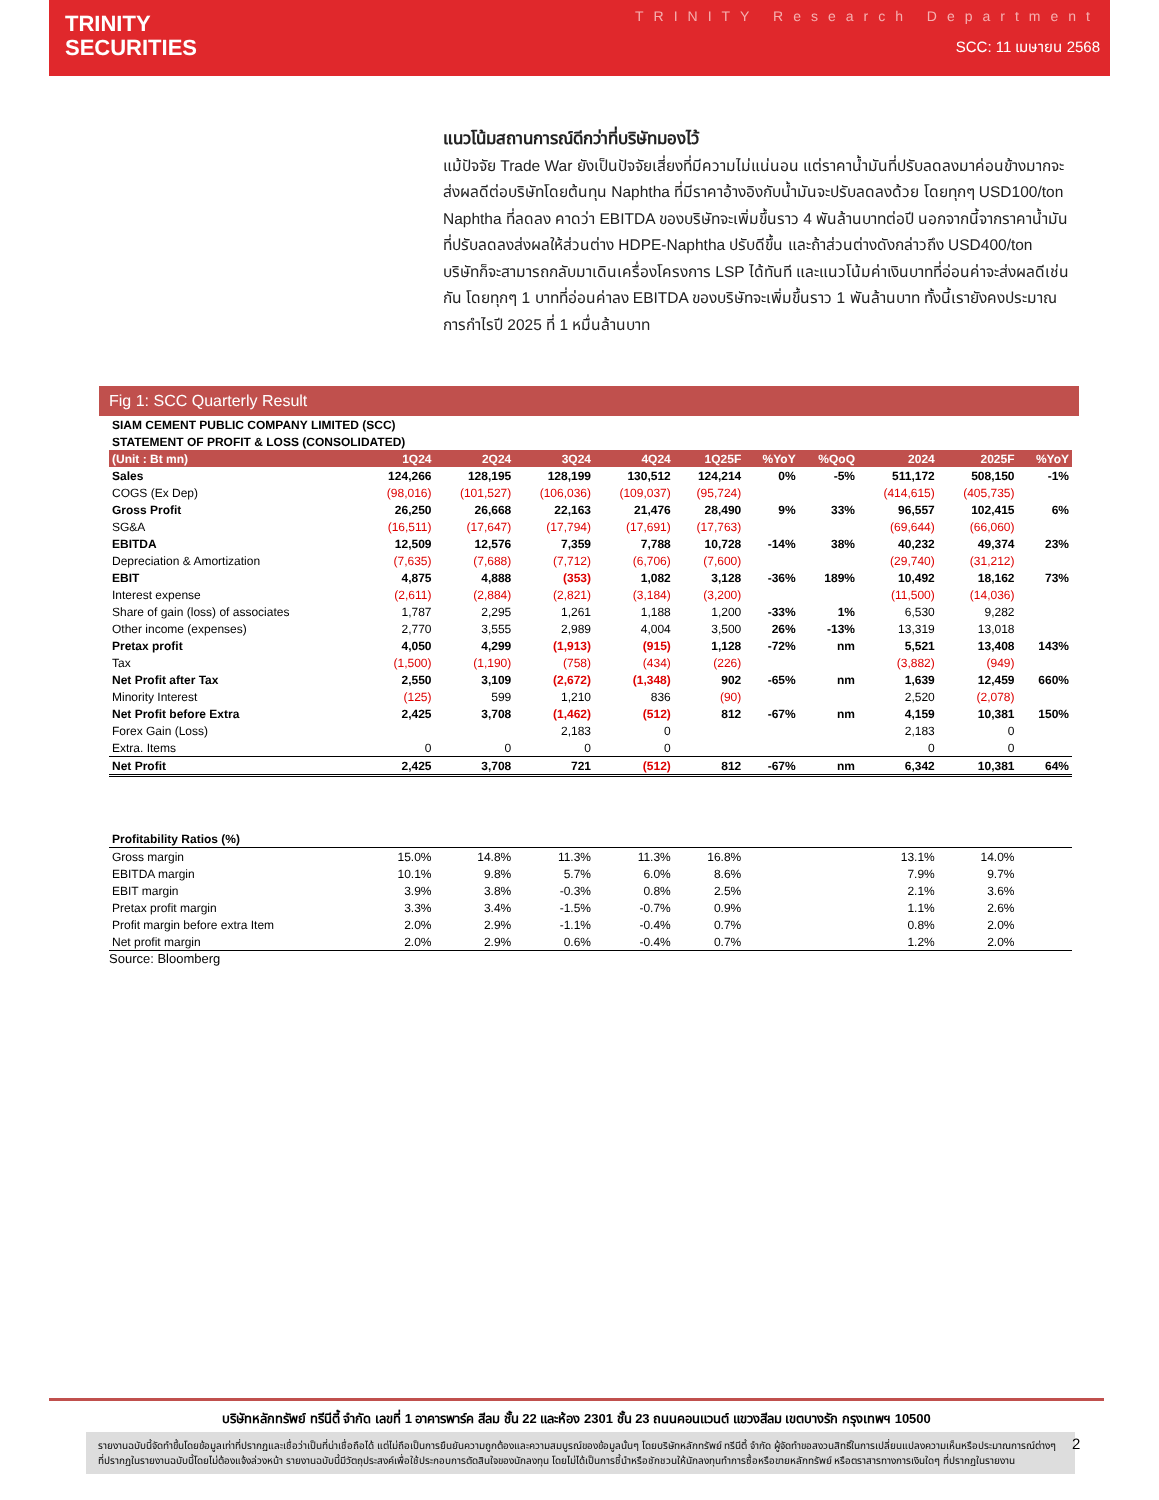TRINITY
SECURITIES
TRINITY Research Department
SCC: 11 เมษายน 2568
แนวโน้มสถานการณ์ดีกว่าที่บริษัทมองไว้
แม้ปัจจัย Trade War ยังเป็นปัจจัยเสี่ยงที่มีความไม่แน่นอน แต่ราคาน้ำมันที่ปรับลดลงมาค่อนข้างมากจะส่งผลดีต่อบริษัทโดยต้นทุน Naphtha ที่มีราคาอ้างอิงกับน้ำมันจะปรับลดลงด้วย โดยทุกๆ USD100/ton Naphtha ที่ลดลง คาดว่า EBITDA ของบริษัทจะเพิ่มขึ้นราว 4 พันล้านบาทต่อปี นอกจากนี้จากราคาน้ำมันที่ปรับลดลงส่งผลให้ส่วนต่าง HDPE-Naphtha ปรับดีขึ้น และถ้าส่วนต่างดังกล่าวถึง USD400/ton บริษัทก็จะสามารถกลับมาเดินเครื่องโครงการ LSP ได้ทันที และแนวโน้มค่าเงินบาทที่อ่อนค่าจะส่งผลดีเช่นกัน โดยทุกๆ 1 บาทที่อ่อนค่าลง EBITDA ของบริษัทจะเพิ่มขึ้นราว 1 พันล้านบาท ทั้งนี้เรายังคงประมาณการกำไรปี 2025 ที่ 1 หมื่นล้านบาท
Fig 1: SCC Quarterly Result
| SIAM CEMENT PUBLIC COMPANY LIMITED (SCC) | | | | | | | | | | |
| STATEMENT OF PROFIT & LOSS (CONSOLIDATED) | | | | | | | | | | |
| (Unit : Bt mn) | 1Q24 | 2Q24 | 3Q24 | 4Q24 | 1Q25F | %YoY | %QoQ | 2024 | 2025F | %YoY |
| Sales | 124,266 | 128,195 | 128,199 | 130,512 | 124,214 | 0% | -5% | 511,172 | 508,150 | -1% |
| COGS (Ex Dep) | (98,016) | (101,527) | (106,036) | (109,037) | (95,724) | | | (414,615) | (405,735) | |
| Gross Profit | 26,250 | 26,668 | 22,163 | 21,476 | 28,490 | 9% | 33% | 96,557 | 102,415 | 6% |
| SG&A | (16,511) | (17,647) | (17,794) | (17,691) | (17,763) | | | (69,644) | (66,060) | |
| EBITDA | 12,509 | 12,576 | 7,359 | 7,788 | 10,728 | -14% | 38% | 40,232 | 49,374 | 23% |
| Depreciation & Amortization | (7,635) | (7,688) | (7,712) | (6,706) | (7,600) | | | (29,740) | (31,212) | |
| EBIT | 4,875 | 4,888 | (353) | 1,082 | 3,128 | -36% | 189% | 10,492 | 18,162 | 73% |
| Interest expense | (2,611) | (2,884) | (2,821) | (3,184) | (3,200) | | | (11,500) | (14,036) | |
| Share of gain (loss) of associates | 1,787 | 2,295 | 1,261 | 1,188 | 1,200 | -33% | 1% | 6,530 | 9,282 | |
| Other income (expenses) | 2,770 | 3,555 | 2,989 | 4,004 | 3,500 | 26% | -13% | 13,319 | 13,018 | |
| Pretax profit | 4,050 | 4,299 | (1,913) | (915) | 1,128 | -72% | nm | 5,521 | 13,408 | 143% |
| Tax | (1,500) | (1,190) | (758) | (434) | (226) | | | (3,882) | (949) | |
| Net Profit after Tax | 2,550 | 3,109 | (2,672) | (1,348) | 902 | -65% | nm | 1,639 | 12,459 | 660% |
| Minority Interest | (125) | 599 | 1,210 | 836 | (90) | | | 2,520 | (2,078) | |
| Net Profit before Extra | 2,425 | 3,708 | (1,462) | (512) | 812 | -67% | nm | 4,159 | 10,381 | 150% |
| Forex Gain (Loss) | | | 2,183 | 0 | | | | 2,183 | 0 | |
| Extra. Items | 0 | 0 | 0 | 0 | | | | 0 | 0 | |
| Net Profit | 2,425 | 3,708 | 721 | (512) | 812 | -67% | nm | 6,342 | 10,381 | 64% |
| Profitability Ratios (%) | | | | | | | | | | |
| Gross margin | 15.0% | 14.8% | 11.3% | 11.3% | 16.8% | | | 13.1% | 14.0% | |
| EBITDA margin | 10.1% | 9.8% | 5.7% | 6.0% | 8.6% | | | 7.9% | 9.7% | |
| EBIT margin | 3.9% | 3.8% | -0.3% | 0.8% | 2.5% | | | 2.1% | 3.6% | |
| Pretax profit margin | 3.3% | 3.4% | -1.5% | -0.7% | 0.9% | | | 1.1% | 2.6% | |
| Profit margin before extra Item | 2.0% | 2.9% | -1.1% | -0.4% | 0.7% | | | 0.8% | 2.0% | |
| Net profit margin | 2.0% | 2.9% | 0.6% | -0.4% | 0.7% | | | 1.2% | 2.0% | |
Source: Bloomberg
บริษัทหลักทรัพย์ ทรีนีตี้ จำกัด เลขที่ 1 อาคารพาร์ค สีลม ชั้น 22 และห้อง 2301 ชั้น 23 ถนนคอนแวนต์ แขวงสีลม เขตบางรัก กรุงเทพฯ 10500
รายงานฉบับนี้จัดทำขึ้นโดยข้อมูลเท่าที่ปรากฏและเชื่อว่าเป็นที่น่าเชื่อถือได้ แต่ไม่ถือเป็นการยืนยันความถูกต้องและความสมบูรณ์ของข้อมูลนั้นๆ โดยบริษัทหลักทรัพย์ ทรีนีตี้ จำกัด ผู้จัดทำขอสงวนสิทธิ์ในการเปลี่ยนแปลงความเห็นหรือประมาณการณ์ต่างๆ ที่ปรากฏในรายงานฉบับนี้โดยไม่ต้องแจ้งล่วงหน้า รายงานฉบับนี้มีวัตถุประสงค์เพื่อใช้ประกอบการตัดสินใจของนักลงทุน โดยไม่ได้เป็นการชี้นำหรือชักชวนให้นักลงทุนทำการซื้อหรือขายหลักทรัพย์ หรือตราสารทางการเงินใดๆ ที่ปรากฏในรายงาน
2